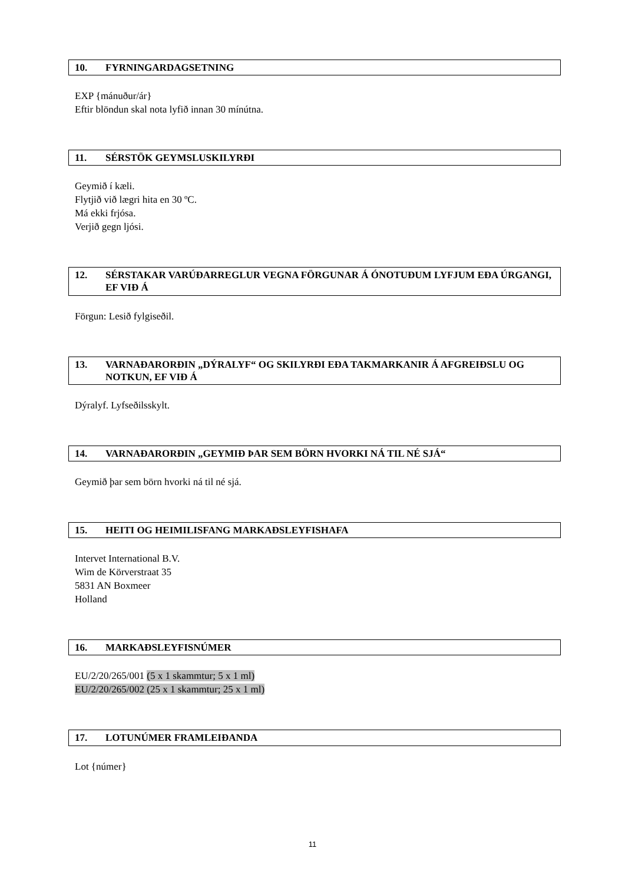10. FYRNINGARDAGSETNING
EXP {mánuður/ár}
Eftir blöndun skal nota lyfið innan 30 mínútna.
11. SÉRSTÖK GEYMSLUSKILYRÐI
Geymið í kæli.
Flytjið við lægri hita en 30 ºC.
Má ekki frjósa.
Verjið gegn ljósi.
12. SÉRSTAKAR VARÚÐARREGLUR VEGNA FÖRGUNAR Á ÓNOTUÐUM LYFJUM EÐA ÚRGANGI, EF VIÐ Á
Förgun: Lesið fylgiseðil.
13. VARNAÐARORÐIN „DÝRALYF“ OG SKILYRÐI EÐA TAKMARKANIR Á AFGREIÐSLU OG NOTKUN, EF VIÐ Á
Dýralyf. Lyfseðilsskylt.
14. VARNAÐARORÐIN „GEYMIÐ ÞAR SEM BÖRN HVORKI NÁ TIL NÉ SJÁ“
Geymið þar sem börn hvorki ná til né sjá.
15. HEITI OG HEIMILISFANG MARKAÐSLEYFISHAFA
Intervet International B.V.
Wim de Körverstraat 35
5831 AN Boxmeer
Holland
16. MARKAÐSLEYFISNÚMER
EU/2/20/265/001 (5 x 1 skammtur; 5 x 1 ml)
EU/2/20/265/002 (25 x 1 skammtur; 25 x 1 ml)
17. LOTUNÚMER FRAMLEIÐANDA
Lot {númer}
11